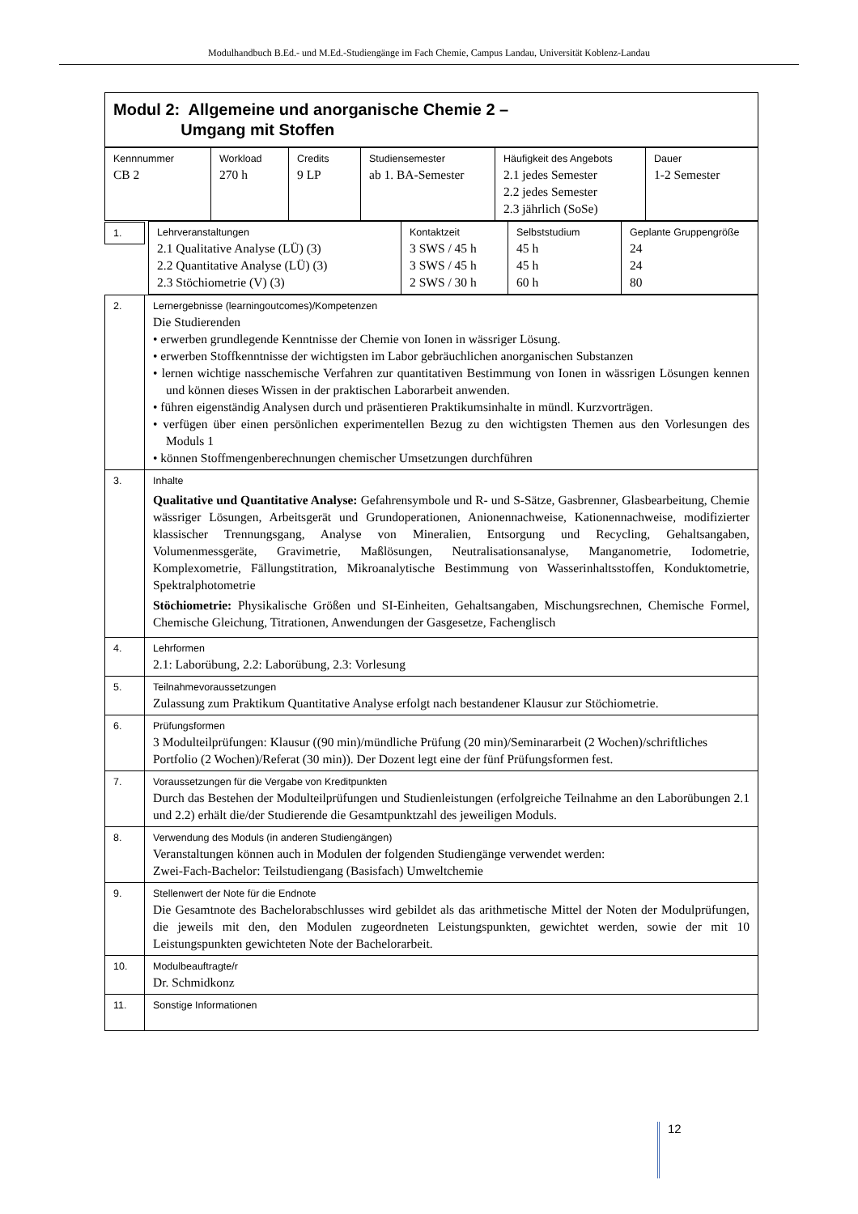Modulhandbuch B.Ed.- und M.Ed.-Studiengänge im Fach Chemie, Campus Landau, Universität Koblenz-Landau
| Modul 2: Allgemeine und anorganische Chemie 2 – Umgang mit Stoffen |
| Kennnummer CB 2 | Workload 270 h | Credits 9 LP | Studiensemester ab 1. BA-Semester | Häufigkeit des Angebots 2.1 jedes Semester 2.2 jedes Semester 2.3 jährlich (SoSe) | Dauer 1-2 Semester |
| 1. | Lehrveranstaltungen 2.1 Qualitative Analyse (LÜ) (3) 2.2 Quantitative Analyse (LÜ) (3) 2.3 Stöchiometrie (V) (3) | Kontaktzeit 3 SWS / 45 h 3 SWS / 45 h 2 SWS / 30 h | Selbststudium 45 h 45 h 60 h | Geplante Gruppengröße 24 24 80 |
| 2. | Lernergebnisse (learningoutcomes)/Kompetenzen Die Studierenden • erwerben grundlegende Kenntnisse der Chemie von Ionen in wässriger Lösung. • erwerben Stoffkenntnisse der wichtigsten im Labor gebräuchlichen anorganischen Substanzen • lernen wichtige nasschemische Verfahren zur quantitativen Bestimmung von Ionen in wässrigen Lösungen kennen und können dieses Wissen in der praktischen Laborarbeit anwenden. • führen eigenständig Analysen durch und präsentieren Praktikumsinhalte in mündl. Kurzvorträgen. • verfügen über einen persönlichen experimentellen Bezug zu den wichtigsten Themen aus den Vorlesungen des Moduls 1 • können Stoffmengenberechnungen chemischer Umsetzungen durchführen |
| 3. | Inhalte Qualitative und Quantitative Analyse: Gefahrensymbole und R- und S-Sätze, Gasbrenner, Glasbearbeitung, Chemie wässriger Lösungen, Arbeitsgerät und Grundoperationen, Anionennachweise, Kationennachweise, modifizierter klassischer Trennungsgang, Analyse von Mineralien, Entsorgung und Recycling, Gehaltsangaben, Volumenmessgeräte, Gravimetrie, Maßlösungen, Neutralisationsanalyse, Manganometrie, Iodometrie, Komplexometrie, Fällungstitration, Mikroanalytische Bestimmung von Wasserinhaltsstoffen, Konduktometrie, Spektralphotometrie Stöchiometrie: Physikalische Größen und SI-Einheiten, Gehaltsangaben, Mischungsrechnen, Chemische Formel, Chemische Gleichung, Titrationen, Anwendungen der Gasgesetze, Fachenglisch |
| 4. | Lehrformen 2.1: Laborübung, 2.2: Laborübung, 2.3: Vorlesung |
| 5. | Teilnahmevoraussetzungen Zulassung zum Praktikum Quantitative Analyse erfolgt nach bestandener Klausur zur Stöchiometrie. |
| 6. | Prüfungsformen 3 Modulteilprüfungen: Klausur ((90 min)/mündliche Prüfung (20 min)/Seminararbeit (2 Wochen)/schriftliches Portfolio (2 Wochen)/Referat (30 min)). Der Dozent legt eine der fünf Prüfungsformen fest. |
| 7. | Voraussetzungen für die Vergabe von Kreditpunkten Durch das Bestehen der Modulteilprüfungen und Studienleistungen (erfolgreiche Teilnahme an den Laborübungen 2.1 und 2.2) erhält die/der Studierende die Gesamtpunktzahl des jeweiligen Moduls. |
| 8. | Verwendung des Moduls (in anderen Studiengängen) Veranstaltungen können auch in Modulen der folgenden Studiengänge verwendet werden: Zwei-Fach-Bachelor: Teilstudiengang (Basisfach) Umweltchemie |
| 9. | Stellenwert der Note für die Endnote Die Gesamtnote des Bachelorabschlusses wird gebildet als das arithmetische Mittel der Noten der Modulprüfungen, die jeweils mit den, den Modulen zugeordneten Leistungspunkten, gewichtet werden, sowie der mit 10 Leistungspunkten gewichteten Note der Bachelorarbeit. |
| 10. | Modulbeauftragte/r Dr. Schmidkonz |
| 11. | Sonstige Informationen |
12